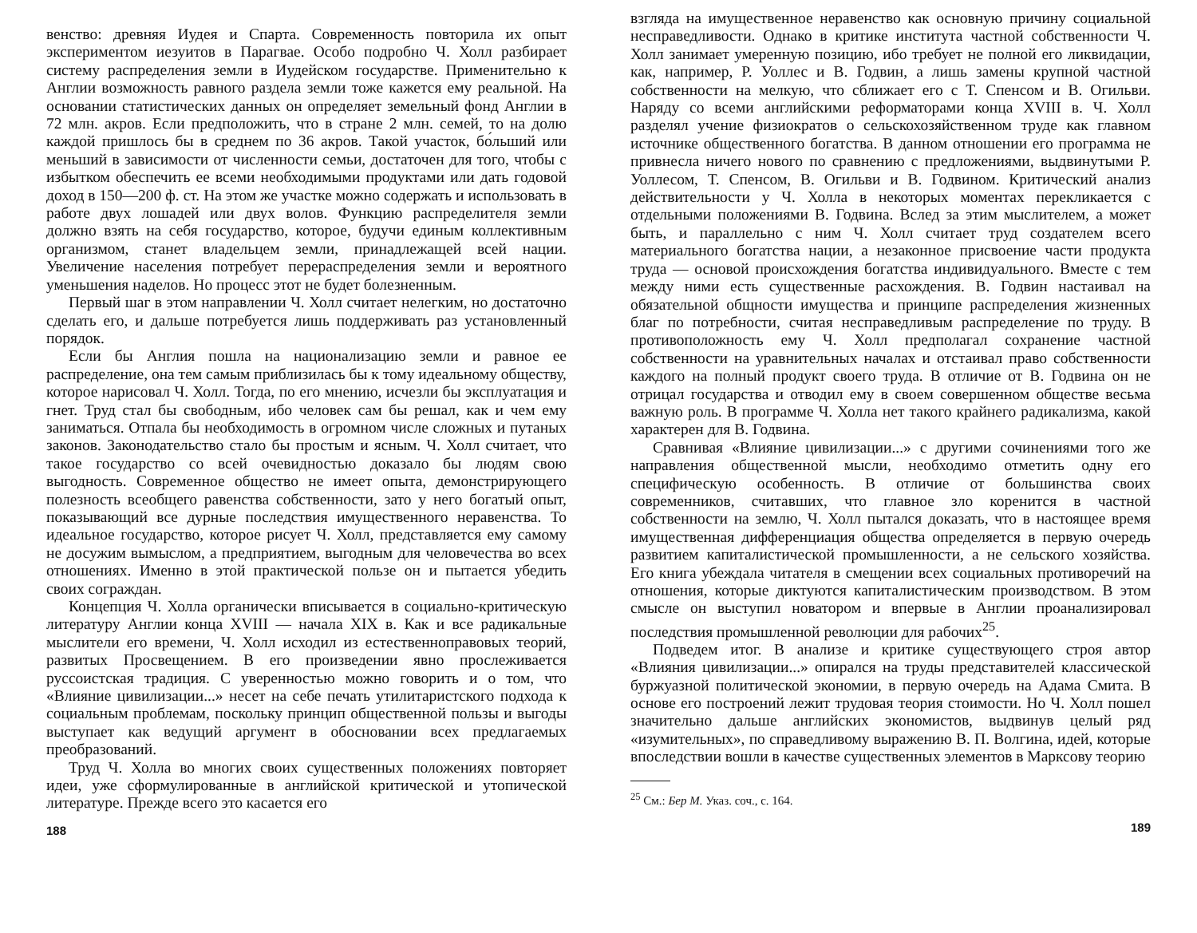венство: древняя Иудея и Спарта. Современность повторила их опыт экспериментом иезуитов в Парагвае. Особо подробно Ч. Холл разбирает систему распределения земли в Иудейском государстве. Применительно к Англии возможность равного раздела земли тоже кажется ему реальной. На основании статистических данных он определяет земельный фонд Англии в 72 млн. акров. Если предположить, что в стране 2 млн. семей, то на долю каждой пришлось бы в среднем по 36 акров. Такой участок, бо́льший или меньший в зависимости от численности семьи, достаточен для того, чтобы с избытком обеспечить ее всеми необходимыми продуктами или дать годовой доход в 150—200 ф. ст. На этом же участке можно содержать и использовать в работе двух лошадей или двух волов. Функцию распределителя земли должно взять на себя государство, которое, будучи единым коллективным организмом, станет владельцем земли, принадлежащей всей нации. Увеличение населения потребует перераспределения земли и вероятного уменьшения наделов. Но процесс этот не будет болезненным.
Первый шаг в этом направлении Ч. Холл считает нелегким, но достаточно сделать его, и дальше потребуется лишь поддерживать раз установленный порядок.
Если бы Англия пошла на национализацию земли и равное ее распределение, она тем самым приблизилась бы к тому идеальному обществу, которое нарисовал Ч. Холл. Тогда, по его мнению, исчезли бы эксплуатация и гнет. Труд стал бы свободным, ибо человек сам бы решал, как и чем ему заниматься. Отпала бы необходимость в огромном числе сложных и путаных законов. Законодательство стало бы простым и ясным. Ч. Холл считает, что такое государство со всей очевидностью доказало бы людям свою выгодность. Современное общество не имеет опыта, демонстрирующего полезность всеобщего равенства собственности, зато у него богатый опыт, показывающий все дурные последствия имущественного неравенства. То идеальное государство, которое рисует Ч. Холл, представляется ему самому не досужим вымыслом, а предприятием, выгодным для человечества во всех отношениях. Именно в этой практической пользе он и пытается убедить своих сограждан.
Концепция Ч. Холла органически вписывается в социально-критическую литературу Англии конца XVIII — начала XIX в. Как и все радикальные мыслители его времени, Ч. Холл исходил из естественноправовых теорий, развитых Просвещением. В его произведении явно прослеживается руссоистская традиция. С уверенностью можно говорить и о том, что «Влияние цивилизации...» несет на себе печать утилитаристского подхода к социальным проблемам, поскольку принцип общественной пользы и выгоды выступает как ведущий аргумент в обосновании всех предлагаемых преобразований.
Труд Ч. Холла во многих своих существенных положениях повторяет идеи, уже сформулированные в английской критической и утопической литературе. Прежде всего это касается его
188
взгляда на имущественное неравенство как основную причину социальной несправедливости. Однако в критике института частной собственности Ч. Холл занимает умеренную позицию, ибо требует не полной его ликвидации, как, например, Р. Уоллес и В. Годвин, а лишь замены крупной частной собственности на мелкую, что сближает его с Т. Спенсом и В. Огильви. Наряду со всеми английскими реформаторами конца XVIII в. Ч. Холл разделял учение физиократов о сельскохозяйственном труде как главном источнике общественного богатства. В данном отношении его программа не привнесла ничего нового по сравнению с предложениями, выдвинутыми Р. Уоллесом, Т. Спенсом, В. Огильви и В. Годвином. Критический анализ действительности у Ч. Холла в некоторых моментах перекликается с отдельными положениями В. Годвина. Вслед за этим мыслителем, а может быть, и параллельно с ним Ч. Холл считает труд создателем всего материального богатства нации, а незаконное присвоение части продукта труда — основой происхождения богатства индивидуального. Вместе с тем между ними есть существенные расхождения. В. Годвин настаивал на обязательной общности имущества и принципе распределения жизненных благ по потребности, считая несправедливым распределение по труду. В противоположность ему Ч. Холл предполагал сохранение частной собственности на уравнительных началах и отстаивал право собственности каждого на полный продукт своего труда. В отличие от В. Годвина он не отрицал государства и отводил ему в своем совершенном обществе весьма важную роль. В программе Ч. Холла нет такого крайнего радикализма, какой характерен для В. Годвина.
Сравнивая «Влияние цивилизации...» с другими сочинениями того же направления общественной мысли, необходимо отметить одну его специфическую особенность. В отличие от большинства своих современников, считавших, что главное зло коренится в частной собственности на землю, Ч. Холл пытался доказать, что в настоящее время имущественная дифференциация общества определяется в первую очередь развитием капиталистической промышленности, а не сельского хозяйства. Его книга убеждала читателя в смещении всех социальных противоречий на отношения, которые диктуются капиталистическим производством. В этом смысле он выступил новатором и впервые в Англии проанализировал последствия промышленной революции для рабочих<sup>25</sup>.
Подведем итог. В анализе и критике существующего строя автор «Влияния цивилизации...» опирался на труды представителей классической буржуазной политической экономии, в первую очередь на Адама Смита. В основе его построений лежит трудовая теория стоимости. Но Ч. Холл пошел значительно дальше английских экономистов, выдвинув целый ряд «изумительных», по справедливому выражению В. П. Волгина, идей, которые впоследствии вошли в качестве существенных элементов в Марксову теорию
<sup>25</sup> См.: Бер М. Указ. соч., с. 164.
189